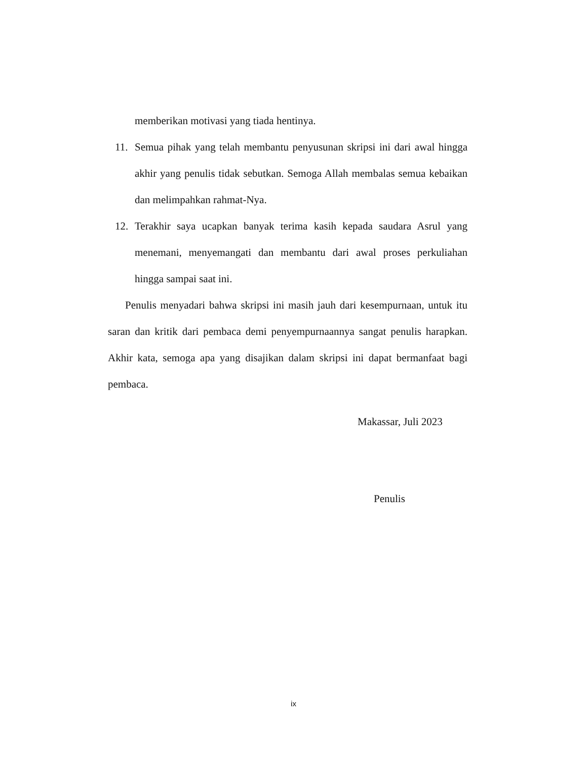memberikan motivasi yang tiada hentinya.
11. Semua pihak yang telah membantu penyusunan skripsi ini dari awal hingga akhir yang penulis tidak sebutkan. Semoga Allah membalas semua kebaikan dan melimpahkan rahmat-Nya.
12. Terakhir saya ucapkan banyak terima kasih kepada saudara Asrul yang menemani, menyemangati dan membantu dari awal proses perkuliahan hingga sampai saat ini.
Penulis menyadari bahwa skripsi ini masih jauh dari kesempurnaan, untuk itu saran dan kritik dari pembaca demi penyempurnaannya sangat penulis harapkan. Akhir kata, semoga apa yang disajikan dalam skripsi ini dapat bermanfaat bagi pembaca.
Makassar, Juli 2023
Penulis
ix